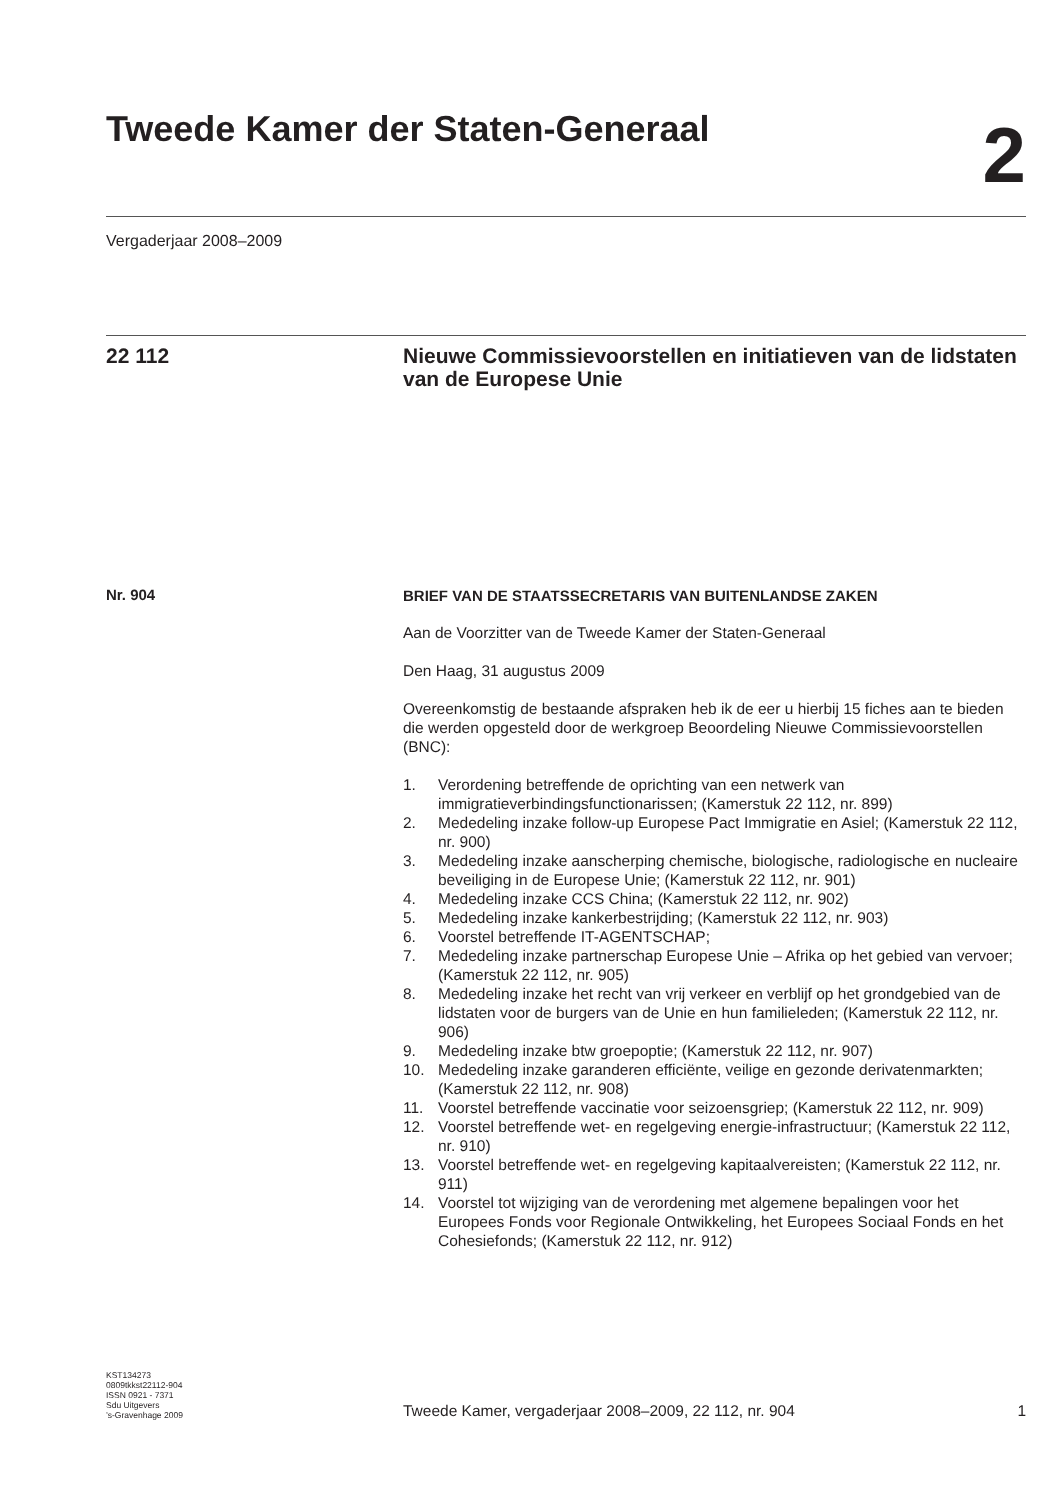Tweede Kamer der Staten-Generaal
2
Vergaderjaar 2008–2009
22 112
Nieuwe Commissievoorstellen en initiatieven van de lidstaten van de Europese Unie
Nr. 904
BRIEF VAN DE STAATSSECRETARIS VAN BUITENLANDSE ZAKEN
Aan de Voorzitter van de Tweede Kamer der Staten-Generaal
Den Haag, 31 augustus 2009
Overeenkomstig de bestaande afspraken heb ik de eer u hierbij 15 fiches aan te bieden die werden opgesteld door de werkgroep Beoordeling Nieuwe Commissievoorstellen (BNC):
1. Verordening betreffende de oprichting van een netwerk van immigratieverbindingsfunctionarissen; (Kamerstuk 22 112, nr. 899)
2. Mededeling inzake follow-up Europese Pact Immigratie en Asiel; (Kamerstuk 22 112, nr. 900)
3. Mededeling inzake aanscherping chemische, biologische, radiologische en nucleaire beveiliging in de Europese Unie; (Kamerstuk 22 112, nr. 901)
4. Mededeling inzake CCS China; (Kamerstuk 22 112, nr. 902)
5. Mededeling inzake kankerbestrijding; (Kamerstuk 22 112, nr. 903)
6. Voorstel betreffende IT-AGENTSCHAP;
7. Mededeling inzake partnerschap Europese Unie – Afrika op het gebied van vervoer; (Kamerstuk 22 112, nr. 905)
8. Mededeling inzake het recht van vrij verkeer en verblijf op het grondgebied van de lidstaten voor de burgers van de Unie en hun familieleden; (Kamerstuk 22 112, nr. 906)
9. Mededeling inzake btw groepoptie; (Kamerstuk 22 112, nr. 907)
10. Mededeling inzake garanderen efficiënte, veilige en gezonde derivatenmarkten; (Kamerstuk 22 112, nr. 908)
11. Voorstel betreffende vaccinatie voor seizoensgriep; (Kamerstuk 22 112, nr. 909)
12. Voorstel betreffende wet- en regelgeving energie-infrastructuur; (Kamerstuk 22 112, nr. 910)
13. Voorstel betreffende wet- en regelgeving kapitaalvereisten; (Kamerstuk 22 112, nr. 911)
14. Voorstel tot wijziging van de verordening met algemene bepalingen voor het Europees Fonds voor Regionale Ontwikkeling, het Europees Sociaal Fonds en het Cohesiefonds; (Kamerstuk 22 112, nr. 912)
KST134273
0809tkkst22112-904
ISSN 0921 - 7371
Sdu Uitgevers
’s-Gravenhage 2009
Tweede Kamer, vergaderjaar 2008–2009, 22 112, nr. 904 1